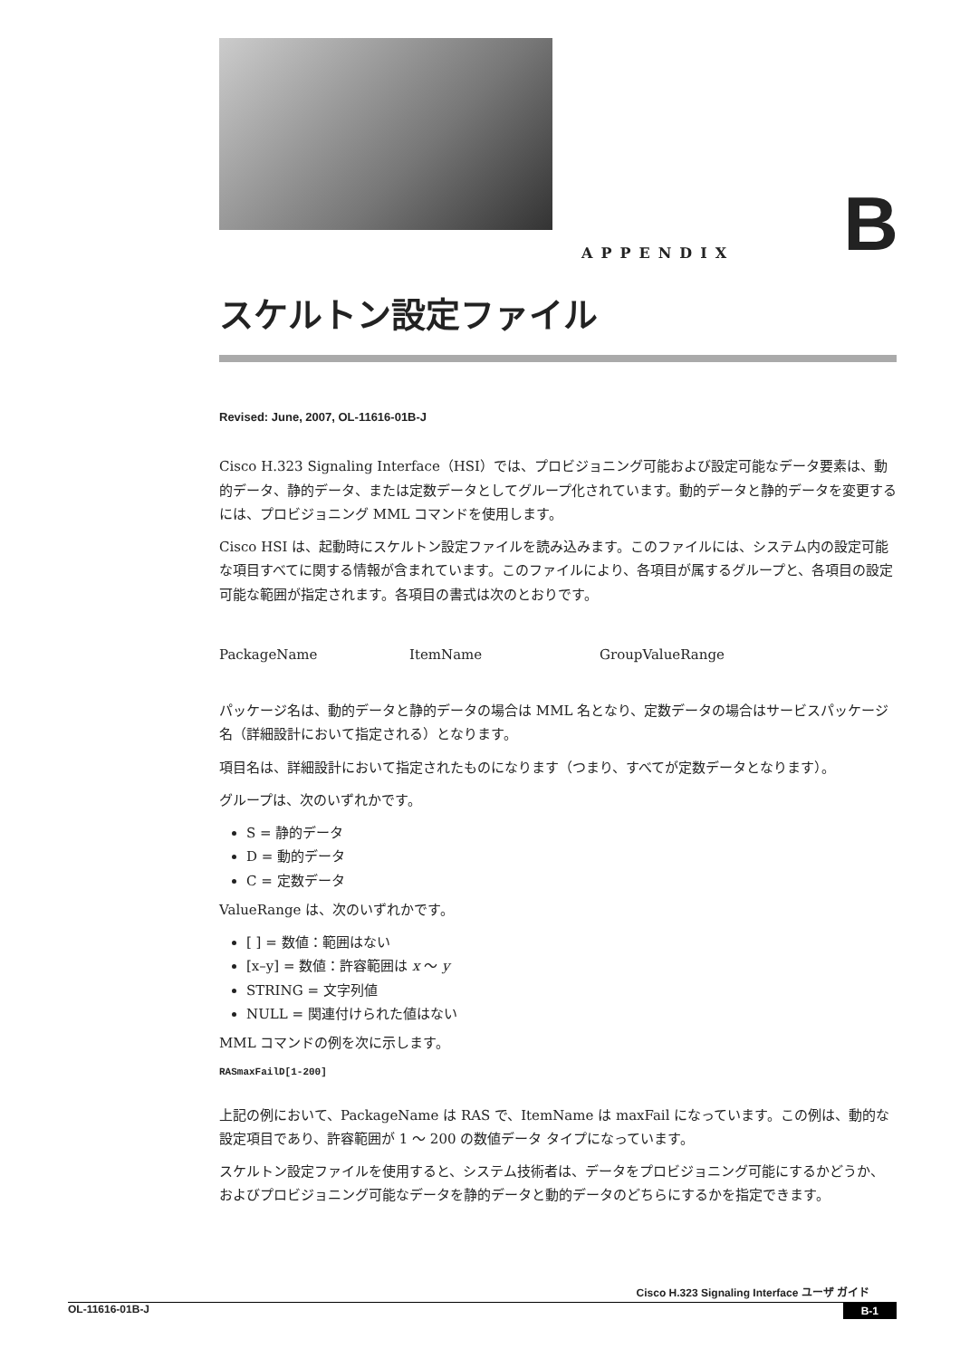APPENDIX B
スケルトン設定ファイル
Revised: June, 2007, OL-11616-01B-J
Cisco H.323 Signaling Interface（HSI）では、プロビジョニング可能および設定可能なデータ要素は、動的データ、静的データ、または定数データとしてグループ化されています。動的データと静的データを変更するには、プロビジョニング MML コマンドを使用します。
Cisco HSI は、起動時にスケルトン設定ファイルを読み込みます。このファイルには、システム内の設定可能な項目すべてに関する情報が含まれています。このファイルにより、各項目が属するグループと、各項目の設定可能な範囲が指定されます。各項目の書式は次のとおりです。
PackageName ItemName GroupValueRange
パッケージ名は、動的データと静的データの場合は MML 名となり、定数データの場合はサービスパッケージ名（詳細設計において指定される）となります。
項目名は、詳細設計において指定されたものになります（つまり、すべてが定数データとなります）。
グループは、次のいずれかです。
S = 静的データ
D = 動的データ
C = 定数データ
ValueRange は、次のいずれかです。
[ ] = 数値：範囲はない
[x–y] = 数値：許容範囲は x 〜 y
STRING = 文字列値
NULL = 関連付けられた値はない
MML コマンドの例を次に示します。
RASmaxFailD[1-200]
上記の例において、PackageName は RAS で、ItemName は maxFail になっています。この例は、動的な設定項目であり、許容範囲が 1 〜 200 の数値データ タイプになっています。
スケルトン設定ファイルを使用すると、システム技術者は、データをプロビジョニング可能にするかどうか、およびプロビジョニング可能なデータを静的データと動的データのどちらにするかを指定できます。
Cisco H.323 Signaling Interface ユーザ ガイド
OL-11616-01B-J B-1